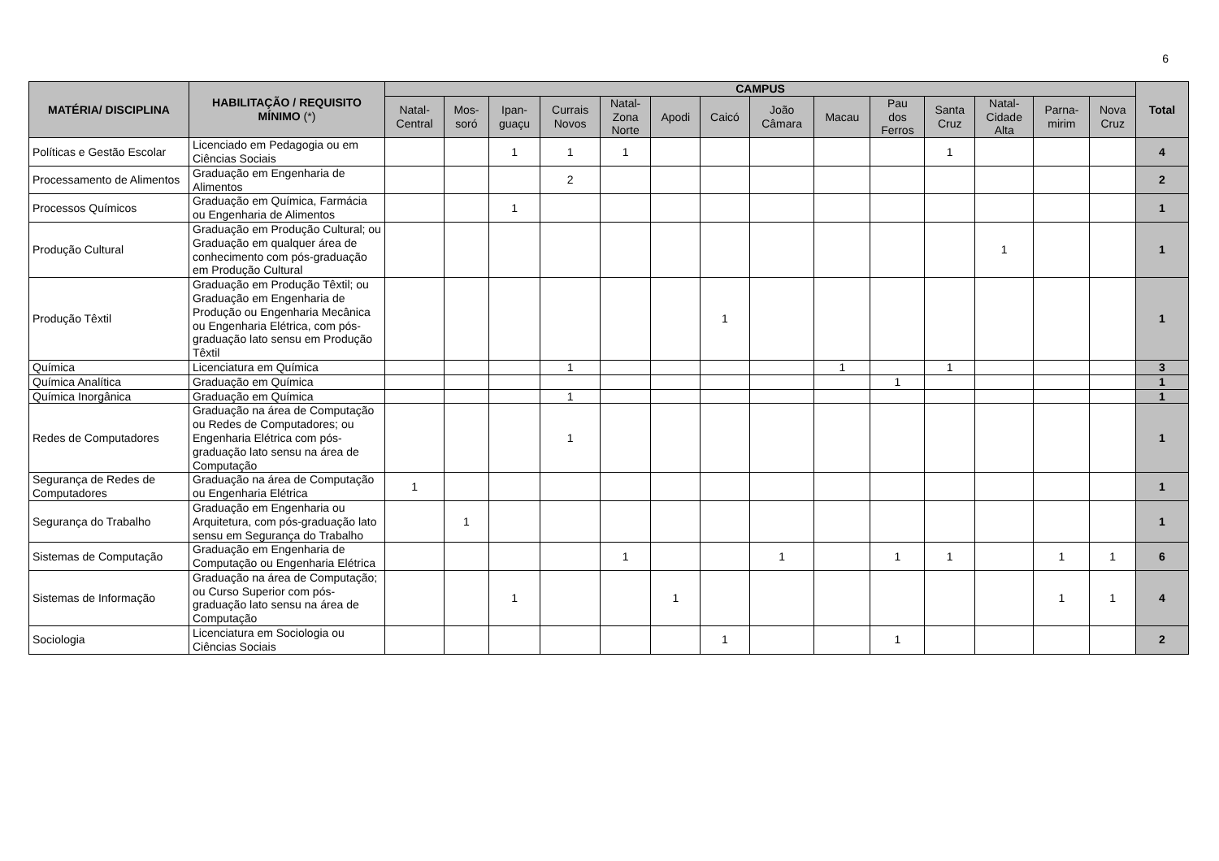6
| MATÉRIA/ DISCIPLINA | HABILITAÇÃO / REQUISITO MÍNIMO (*) | CAMPUS | | | | | | | | | | | | | | Total |
| --- | --- | --- | --- | --- | --- | --- | --- | --- | --- | --- | --- | --- | --- | --- | --- | --- |
| | | Natal- Central | Mos- soró | Ipan- guaçu | Currais Novos | Natal- Zona Norte | Apodi | Caicó | João Câmara | Macau | Pau dos Ferros | Santa Cruz | Natal- Cidade Alta | Parna- mirim | Nova Cruz | |
| Políticas e Gestão Escolar | Licenciado em Pedagogia ou em Ciências Sociais | | | 1 | 1 | 1 | | | | | | 1 | | | | 4 |
| Processamento de Alimentos | Graduação em Engenharia de Alimentos | | | | 2 | | | | | | | | | | | 2 |
| Processos Químicos | Graduação em Química, Farmácia ou Engenharia de Alimentos | | | 1 | | | | | | | | | | | | 1 |
| Produção Cultural | Graduação em Produção Cultural; ou Graduação em qualquer área de conhecimento com pós-graduação em Produção Cultural | | | | | | | | | | | | 1 | | | 1 |
| Produção Têxtil | Graduação em Produção Têxtil; ou Graduação em Engenharia de Produção ou Engenharia Mecânica ou Engenharia Elétrica, com pós-graduação lato sensu em Produção Têxtil | | | | | | | 1 | | | | | | | | 1 |
| Química | Licenciatura em Química | | | | 1 | | | | | 1 | | 1 | | | | 3 |
| Química Analítica | Graduação em Química | | | | | | | | | | 1 | | | | | 1 |
| Química Inorgânica | Graduação em Química | | | | 1 | | | | | | | | | | | 1 |
| Redes de Computadores | Graduação na área de Computação ou Redes de Computadores; ou Engenharia Elétrica com pós-graduação lato sensu na área de Computação | | | | 1 | | | | | | | | | | | 1 |
| Segurança de Redes de Computadores | Graduação na área de Computação ou Engenharia Elétrica | 1 | | | | | | | | | | | | | | 1 |
| Segurança do Trabalho | Graduação em Engenharia ou Arquitetura, com pós-graduação lato sensu em Segurança do Trabalho | | 1 | | | | | | | | | | | | | 1 |
| Sistemas de Computação | Graduação em Engenharia de Computação ou Engenharia Elétrica | | | | | 1 | | | 1 | | 1 | 1 | | 1 | 1 | 6 |
| Sistemas de Informação | Graduação na área de Computação; ou Curso Superior com pós-graduação lato sensu na área de Computação | | | 1 | | | 1 | | | | | | | 1 | 1 | 4 |
| Sociologia | Licenciatura em Sociologia ou Ciências Sociais | | | | | | | 1 | | | 1 | | | | | 2 |